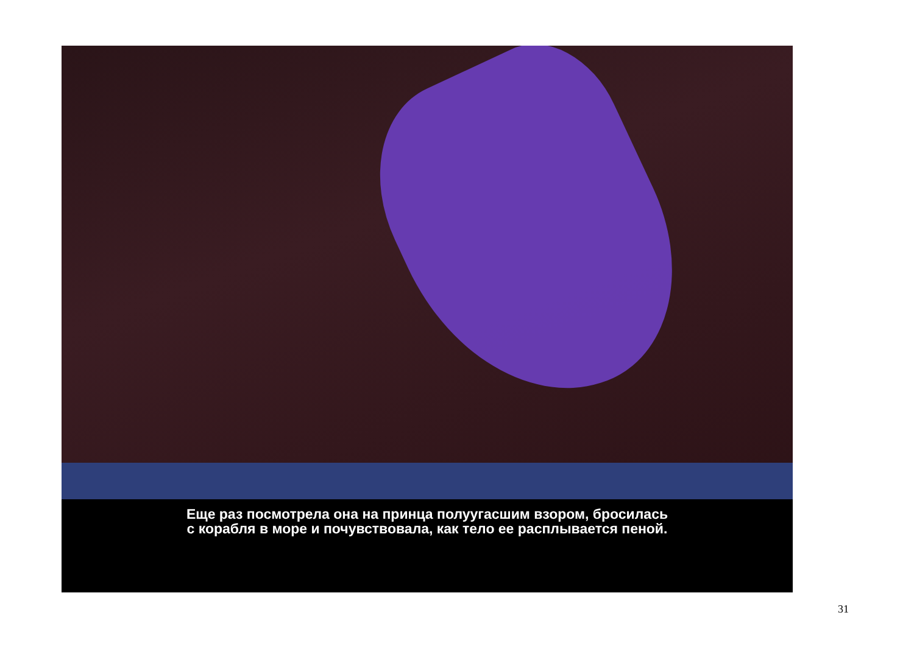Еще раз посмотрела она на принца полуугасшим взором, бросилась
с корабля в море и почувствовала, как тело ее расплывается пеной.
31